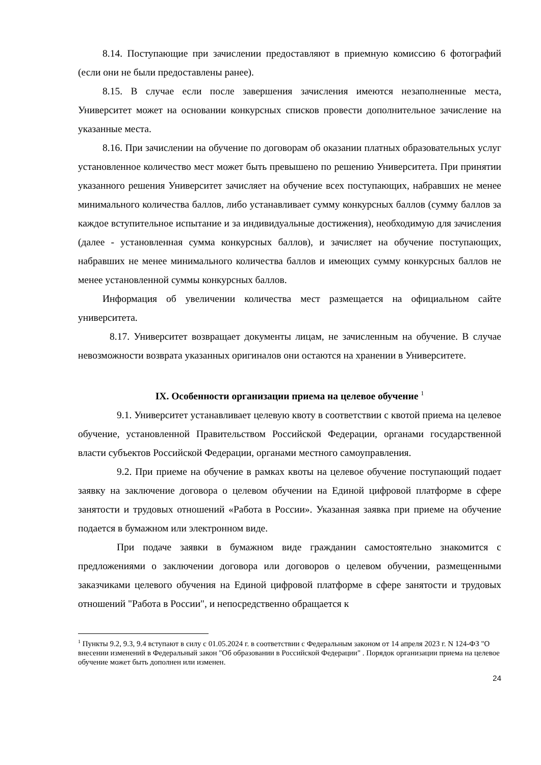8.14. Поступающие при зачислении предоставляют в приемную комиссию 6 фотографий (если они не были предоставлены ранее).
8.15. В случае если после завершения зачисления имеются незаполненные места, Университет может на основании конкурсных списков провести дополнительное зачисление на указанные места.
8.16. При зачислении на обучение по договорам об оказании платных образовательных услуг установленное количество мест может быть превышено по решению Университета. При принятии указанного решения Университет зачисляет на обучение всех поступающих, набравших не менее минимального количества баллов, либо устанавливает сумму конкурсных баллов (сумму баллов за каждое вступительное испытание и за индивидуальные достижения), необходимую для зачисления (далее - установленная сумма конкурсных баллов), и зачисляет на обучение поступающих, набравших не менее минимального количества баллов и имеющих сумму конкурсных баллов не менее установленной суммы конкурсных баллов.
Информация об увеличении количества мест размещается на официальном сайте университета.
8.17. Университет возвращает документы лицам, не зачисленным на обучение. В случае невозможности возврата указанных оригиналов они остаются на хранении в Университете.
IX. Особенности организации приема на целевое обучение <sup>1</sup>
9.1. Университет устанавливает целевую квоту в соответствии с квотой приема на целевое обучение, установленной Правительством Российской Федерации, органами государственной власти субъектов Российской Федерации, органами местного самоуправления.
9.2. При приеме на обучение в рамках квоты на целевое обучение поступающий подает заявку на заключение договора о целевом обучении на Единой цифровой платформе в сфере занятости и трудовых отношений «Работа в России». Указанная заявка при приеме на обучение подается в бумажном или электронном виде.
При подаче заявки в бумажном виде гражданин самостоятельно знакомится с предложениями о заключении договора или договоров о целевом обучении, размещенными заказчиками целевого обучения на Единой цифровой платформе в сфере занятости и трудовых отношений "Работа в России", и непосредственно обращается к
<sup>1</sup> Пункты 9.2, 9.3, 9.4 вступают в силу с 01.05.2024 г. в соответствии с Федеральным законом от 14 апреля 2023 г. N 124-ФЗ "О внесении изменений в Федеральный закон "Об образовании в Российской Федерации" . Порядок организации приема на целевое обучение может быть дополнен или изменен.
24